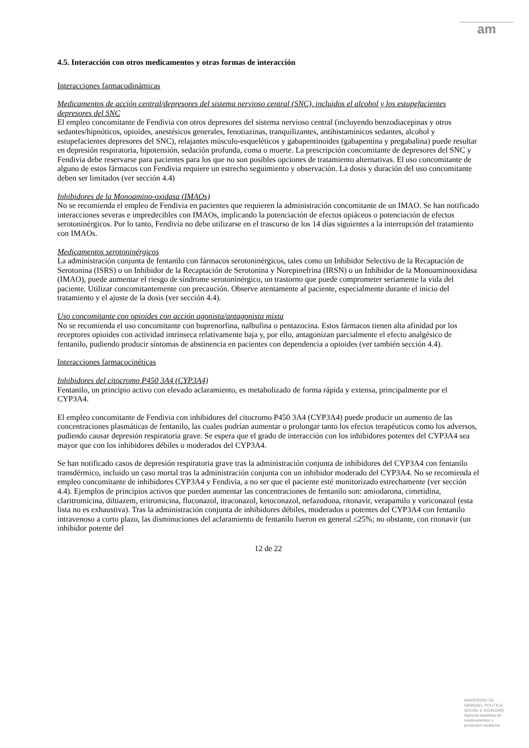am
4.5. Interacción con otros medicamentos y otras formas de interacción
Interacciones farmacodinámicas
Medicamentos de acción central/depresores del sistema nervioso central (SNC), incluidos el alcohol y los estupefacientes depresores del SNC
El empleo concomitante de Fendivia con otros depresores del sistema nervioso central (incluyendo benzodiacepinas y otros sedantes/hipnóticos, opioides, anestésicos generales, fenotiazinas, tranquilizantes, antihistamínicos sedantes, alcohol y estupefacientes depresores del SNC), relajantes músculo-esqueléticos y gabapentinoides (gabapentina y pregabalina) puede resultar en depresión respiratoria, hipotensión, sedación profunda, coma o muerte. La prescripción concomitante de depresores del SNC y Fendivia debe reservarse para pacientes para los que no son posibles opciones de tratamiento alternativas. El uso concomitante de alguno de estos fármacos con Fendivia requiere un estrecho seguimiento y observación. La dosis y duración del uso concomitante deben ser limitados (ver sección 4.4)
Inhibidores de la Monoamino-oxidasa (IMAOs)
No se recomienda el empleo de Fendivia en pacientes que requieren la administración concomitante de un IMAO. Se han notificado interacciones severas e impredecibles con IMAOs, implicando la potenciación de efectos opiáceos o potenciación de efectos serotoninérgicos. Por lo tanto, Fendivia no debe utilizarse en el trascurso de los 14 días siguientes a la interrupción del tratamiento con IMAOs.
Medicamentos serotoninérgicos
La administración conjunta de fentanilo con fármacos serotoninérgicos, tales como un Inhibidor Selectivo de la Recaptación de Serotonina (ISRS) o un Inhibidor de la Recaptación de Serotonina y Norepinefrina (IRSN) o un Inhibidor de la Monoaminooxidasa (IMAO), puede aumentar el riesgo de síndrome serotoninérgico, un trastorno que puede comprometer seriamente la vida del paciente. Utilizar concomitantemente con precaución. Observe atentamente al paciente, especialmente durante el inicio del tratamiento y el ajuste de la dosis (ver sección 4.4).
Uso concomitante con opioides con acción agonista/antagonista mixta
No se recomienda el uso concomitante con buprenorfina, nalbufina o pentazocina. Estos fármacos tienen alta afinidad por los receptores opioides con actividad intrínseca relativamente baja y, por ello, antagonizan parcialmente el efecto analgésico de fentanilo, pudiendo producir síntomas de abstinencia en pacientes con dependencia a opioides (ver también sección 4.4).
Interacciones farmacocinéticas
Inhibidores del citocromo P450 3A4 (CYP3A4)
Fentanilo, un principio activo con elevado aclaramiento, es metabolizado de forma rápida y extensa, principalmente por el CYP3A4.
El empleo concomitante de Fendivia con inhibidores del citocromo P450 3A4 (CYP3A4) puede producir un aumento de las concentraciones plasmáticas de fentanilo, las cuales podrían aumentar o prolongar tanto los efectos terapéuticos como los adversos, pudiendo causar depresión respiratoria grave. Se espera que el grado de interacción con los inhibidores potentes del CYP3A4 sea mayor que con los inhibidores débiles o moderados del CYP3A4.
Se han notificado casos de depresión respiratoria grave tras la administración conjunta de inhibidores del CYP3A4 con fentanilo transdérmico, incluido un caso mortal tras la administración conjunta con un inhibidor moderado del CYP3A4. No se recomienda el empleo concomitante de inhibidores CYP3A4 y Fendivia, a no ser que el paciente esté monitorizado estrechamente (ver sección 4.4). Ejemplos de principios activos que pueden aumentar las concentraciones de fentanilo son: amiodarona, cimetidina, claritromicina, diltiazem, eritromicina, fluconazol, itraconazol, ketoconazol, nefazodona, ritonavir, verapamilo y voriconazol (esta lista no es exhaustiva). Tras la administración conjunta de inhibidores débiles, moderados o potentes del CYP3A4 con fentanilo intravenoso a corto plazo, las disminuciones del aclaramiento de fentanilo fueron en general ≤25%; no obstante, con ritonavir (un inhibidor potente del
12 de 22
MINISTERIO DE SANIDAD, POLITICA SOCIAL E IGUALDAD
Agencia española de medicamentos y productos sanitarios